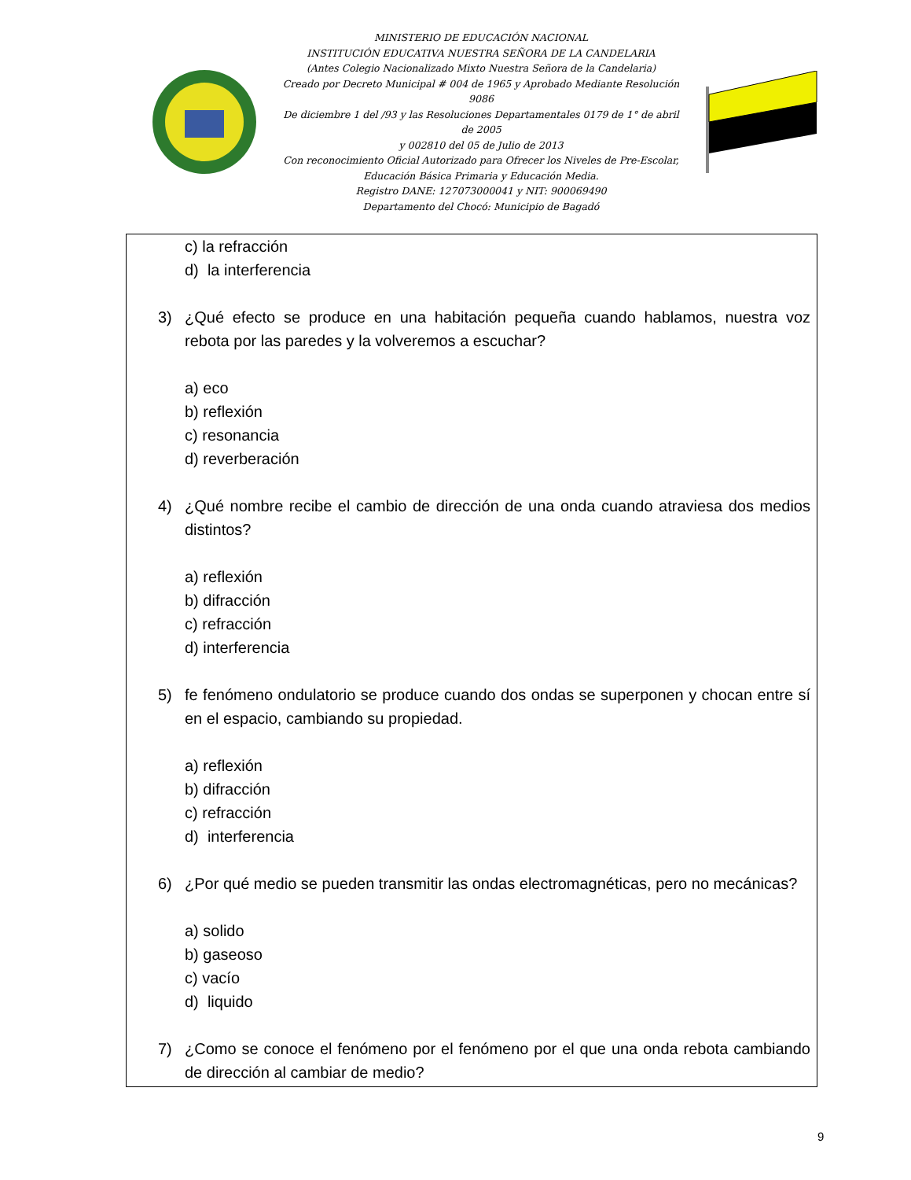MINISTERIO DE EDUCACIÓN NACIONAL
INSTITUCIÓN EDUCATIVA NUESTRA SEÑORA DE LA CANDELARIA
(Antes Colegio Nacionalizado Mixto Nuestra Señora de la Candelaria)
Creado por Decreto Municipal # 004 de 1965 y Aprobado Mediante Resolución 9086
De diciembre 1 del /93 y las Resoluciones Departamentales 0179 de 1° de abril de 2005
y 002810 del 05 de Julio de 2013
Con reconocimiento Oficial Autorizado para Ofrecer los Niveles de Pre-Escolar,
Educación Básica Primaria y Educación Media.
Registro DANE: 127073000041 y NIT: 900069490
Departamento del Chocó: Municipio de Bagadó
c) la refracción
d) la interferencia
3) ¿Qué efecto se produce en una habitación pequeña cuando hablamos, nuestra voz rebota por las paredes y la volveremos a escuchar?
a) eco
b) reflexión
c) resonancia
d) reverberación
4) ¿Qué nombre recibe el cambio de dirección de una onda cuando atraviesa dos medios distintos?
a) reflexión
b) difracción
c) refracción
d) interferencia
5) fe fenómeno ondulatorio se produce cuando dos ondas se superponen y chocan entre sí en el espacio, cambiando su propiedad.
a) reflexión
b) difracción
c) refracción
d) interferencia
6) ¿Por qué medio se pueden transmitir las ondas electromagnéticas, pero no mecánicas?
a) solido
b) gaseoso
c) vacío
d) liquido
7) ¿Como se conoce el fenómeno por el fenómeno por el que una onda rebota cambiando de dirección al cambiar de medio?
9